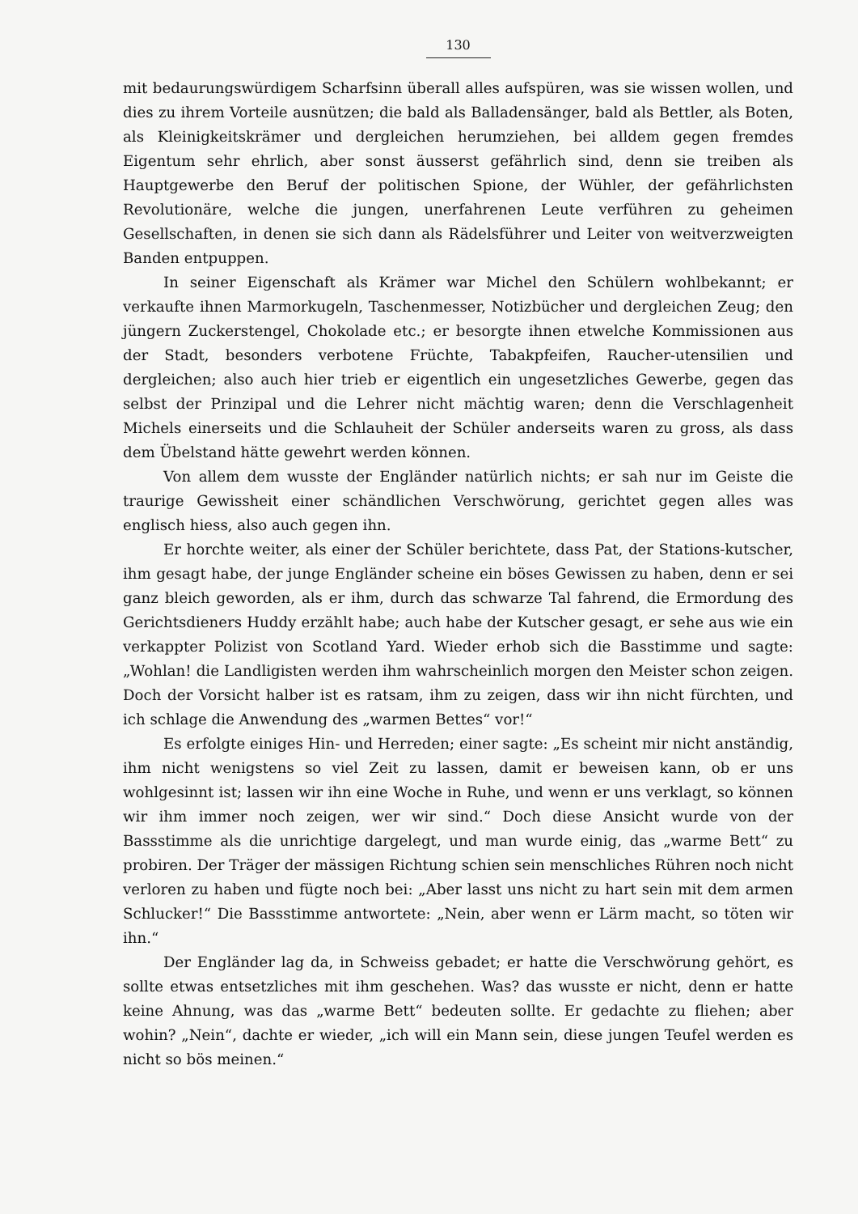130
mit bedaurungswürdigem Scharfsinn überall alles aufspüren, was sie wissen wollen, und dies zu ihrem Vorteile ausnützen; die bald als Balladensänger, bald als Bettler, als Boten, als Kleinigkeitskrämer und dergleichen herumziehen, bei alldem gegen fremdes Eigentum sehr ehrlich, aber sonst äusserst gefährlich sind, denn sie treiben als Hauptgewerbe den Beruf der politischen Spione, der Wühler, der gefährlichsten Revolutionäre, welche die jungen, unerfahrenen Leute verführen zu geheimen Gesellschaften, in denen sie sich dann als Rädelsführer und Leiter von weitverzweigten Banden entpuppen.
In seiner Eigenschaft als Krämer war Michel den Schülern wohlbekannt; er verkaufte ihnen Marmorkugeln, Taschenmesser, Notizbücher und dergleichen Zeug; den jüngern Zuckerstengel, Chokolade etc.; er besorgte ihnen etwelche Kommissionen aus der Stadt, besonders verbotene Früchte, Tabakpfeifen, Raucher-utensilien und dergleichen; also auch hier trieb er eigentlich ein ungesetzliches Gewerbe, gegen das selbst der Prinzipal und die Lehrer nicht mächtig waren; denn die Verschlagenheit Michels einerseits und die Schlauheit der Schüler anderseits waren zu gross, als dass dem Übelstand hätte gewehrt werden können.
Von allem dem wusste der Engländer natürlich nichts; er sah nur im Geiste die traurige Gewissheit einer schändlichen Verschwörung, gerichtet gegen alles was englisch hiess, also auch gegen ihn.
Er horchte weiter, als einer der Schüler berichtete, dass Pat, der Stations-kutscher, ihm gesagt habe, der junge Engländer scheine ein böses Gewissen zu haben, denn er sei ganz bleich geworden, als er ihm, durch das schwarze Tal fahrend, die Ermordung des Gerichtsdieners Huddy erzählt habe; auch habe der Kutscher gesagt, er sehe aus wie ein verkappter Polizist von Scotland Yard. Wieder erhob sich die Basstimme und sagte: „Wohlan! die Landligisten werden ihm wahrscheinlich morgen den Meister schon zeigen. Doch der Vorsicht halber ist es ratsam, ihm zu zeigen, dass wir ihn nicht fürchten, und ich schlage die Anwendung des „warmen Bettes“ vor!“
Es erfolgte einiges Hin- und Herreden; einer sagte: „Es scheint mir nicht anständig, ihm nicht wenigstens so viel Zeit zu lassen, damit er beweisen kann, ob er uns wohlgesinnt ist; lassen wir ihn eine Woche in Ruhe, und wenn er uns verklagt, so können wir ihm immer noch zeigen, wer wir sind.“ Doch diese Ansicht wurde von der Bassstimme als die unrichtige dargelegt, und man wurde einig, das „warme Bett“ zu probiren. Der Träger der mässigen Richtung schien sein menschliches Rühren noch nicht verloren zu haben und fügte noch bei: „Aber lasst uns nicht zu hart sein mit dem armen Schlucker!“ Die Bassstimme antwortete: „Nein, aber wenn er Lärm macht, so töten wir ihn.“
Der Engländer lag da, in Schweiss gebadet; er hatte die Verschwörung gehört, es sollte etwas entsetzliches mit ihm geschehen. Was? das wusste er nicht, denn er hatte keine Ahnung, was das „warme Bett“ bedeuten sollte. Er gedachte zu fliehen; aber wohin? „Nein“, dachte er wieder, „ich will ein Mann sein, diese jungen Teufel werden es nicht so bös meinen.“